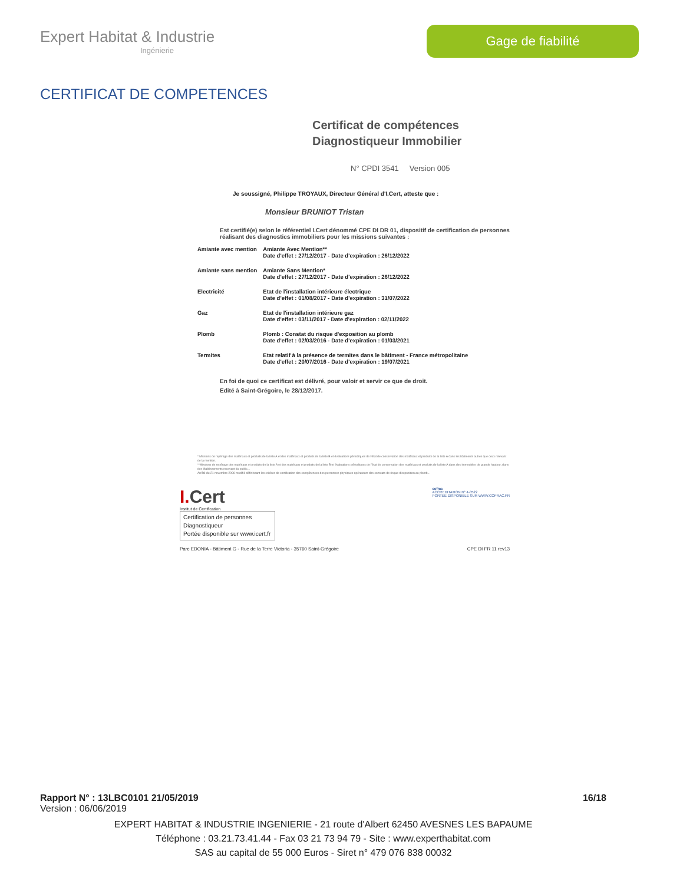Expert Habitat & Industrie
Ingénierie
Gage de fiabilité
CERTIFICAT DE COMPETENCES
Certificat de compétences
Diagnostiqueur Immobilier
N° CPDI 3541 Version 005
Je soussigné, Philippe TROYAUX, Directeur Général d'I.Cert, atteste que :
Monsieur BRUNIOT Tristan
Est certifié(e) selon le référentiel I.Cert dénommé CPE DI DR 01, dispositif de certification de personnes réalisant des diagnostics immobiliers pour les missions suivantes :
| Amiante avec mention | Amiante Avec Mention** Date d'effet : 27/12/2017 - Date d'expiration : 26/12/2022 |
| Amiante sans mention | Amiante Sans Mention* Date d'effet : 27/12/2017 - Date d'expiration : 26/12/2022 |
| Electricité | Etat de l'installation intérieure électrique Date d'effet : 01/08/2017 - Date d'expiration : 31/07/2022 |
| Gaz | Etat de l'installation intérieure gaz Date d'effet : 03/11/2017 - Date d'expiration : 02/11/2022 |
| Plomb | Plomb : Constat du risque d'exposition au plomb Date d'effet : 02/03/2016 - Date d'expiration : 01/03/2021 |
| Termites | Etat relatif à la présence de termites dans le bâtiment - France métropolitaine Date d'effet : 20/07/2016 - Date d'expiration : 19/07/2021 |
En foi de quoi ce certificat est délivré, pour valoir et servir ce que de droit.
Edité à Saint-Grégoire, le 28/12/2017.
* Missions de repérage des matériaux et produits de la liste A et des matériaux et produits de la liste B et évaluations périodiques de l'état de conservation des matériaux et produits de la liste A dans les bâtiments autres que ceux relevant de la mention.
**Missions de repérage des matériaux et produits de la liste A et des matériaux et produits de la liste B et évaluations périodiques de l'état de conservation des matériaux et produits de la liste A dans des immeubles de grande hauteur, dans des établissements recevant du public...
Arrêté du 21 novembre 2006 modifié définissant les critères de certification des compétences des personnes physiques opérateurs des constats de risque d'exposition au plomb...
I. Cert
Institut de Certification
Certification de personnes
Diagnostiqueur
Portée disponible sur www.icert.fr
cofrac
ACCREDITATION N° 4-0522
PORTEE DISPONIBLE SUR WWW.COFRAC.FR
Parc EDONIA - Bâtiment G - Rue de la Terre Victoria - 35760 Saint-Grégoire CPE DI FR 11 rev13
Rapport N° : 13LBC0101 21/05/2019 16/18
Version : 06/06/2019
EXPERT HABITAT & INDUSTRIE INGENIERIE - 21 route d'Albert 62450 AVESNES LES BAPAUME
Téléphone : 03.21.73.41.44 - Fax 03 21 73 94 79 - Site : www.experthabitat.com
SAS au capital de 55 000 Euros - Siret n° 479 076 838 00032